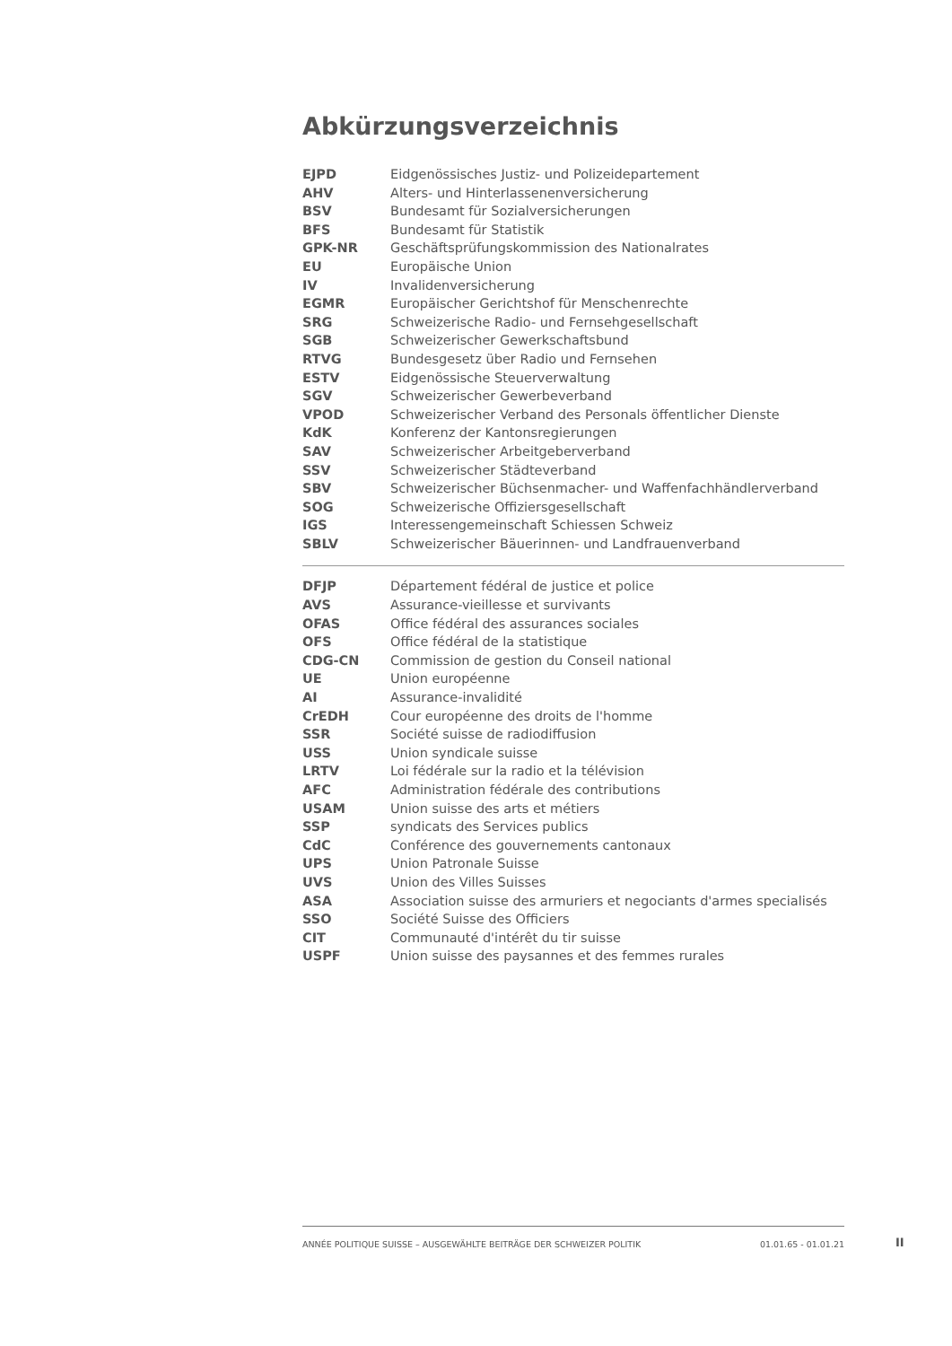Abkürzungsverzeichnis
| EJPD | Eidgenössisches Justiz- und Polizeidepartement |
| AHV | Alters- und Hinterlassenenversicherung |
| BSV | Bundesamt für Sozialversicherungen |
| BFS | Bundesamt für Statistik |
| GPK-NR | Geschäftsprüfungskommission des Nationalrates |
| EU | Europäische Union |
| IV | Invalidenversicherung |
| EGMR | Europäischer Gerichtshof für Menschenrechte |
| SRG | Schweizerische Radio- und Fernsehgesellschaft |
| SGB | Schweizerischer Gewerkschaftsbund |
| RTVG | Bundesgesetz über Radio und Fernsehen |
| ESTV | Eidgenössische Steuerverwaltung |
| SGV | Schweizerischer Gewerbeverband |
| VPOD | Schweizerischer Verband des Personals öffentlicher Dienste |
| KdK | Konferenz der Kantonsregierungen |
| SAV | Schweizerischer Arbeitgeberverband |
| SSV | Schweizerischer Städteverband |
| SBV | Schweizerischer Büchsenmacher- und Waffenfachhändlerverband |
| SOG | Schweizerische Offiziersgesellschaft |
| IGS | Interessengemeinschaft Schiessen Schweiz |
| SBLV | Schweizerischer Bäuerinnen- und Landfrauenverband |
| DFJP | Département fédéral de justice et police |
| AVS | Assurance-vieillesse et survivants |
| OFAS | Office fédéral des assurances sociales |
| OFS | Office fédéral de la statistique |
| CDG-CN | Commission de gestion du Conseil national |
| UE | Union européenne |
| AI | Assurance-invalidité |
| CrEDH | Cour européenne des droits de l'homme |
| SSR | Société suisse de radiodiffusion |
| USS | Union syndicale suisse |
| LRTV | Loi fédérale sur la radio et la télévision |
| AFC | Administration fédérale des contributions |
| USAM | Union suisse des arts et métiers |
| SSP | syndicats des Services publics |
| CdC | Conférence des gouvernements cantonaux |
| UPS | Union Patronale Suisse |
| UVS | Union des Villes Suisses |
| ASA | Association suisse des armuriers et negociants d'armes specialisés |
| SSO | Société Suisse des Officiers |
| CIT | Communauté d'intérêt du tir suisse |
| USPF | Union suisse des paysannes et des femmes rurales |
ANNÉE POLITIQUE SUISSE – AUSGEWÄHLTE BEITRÄGE DER SCHWEIZER POLITIK 01.01.65 - 01.01.21
II